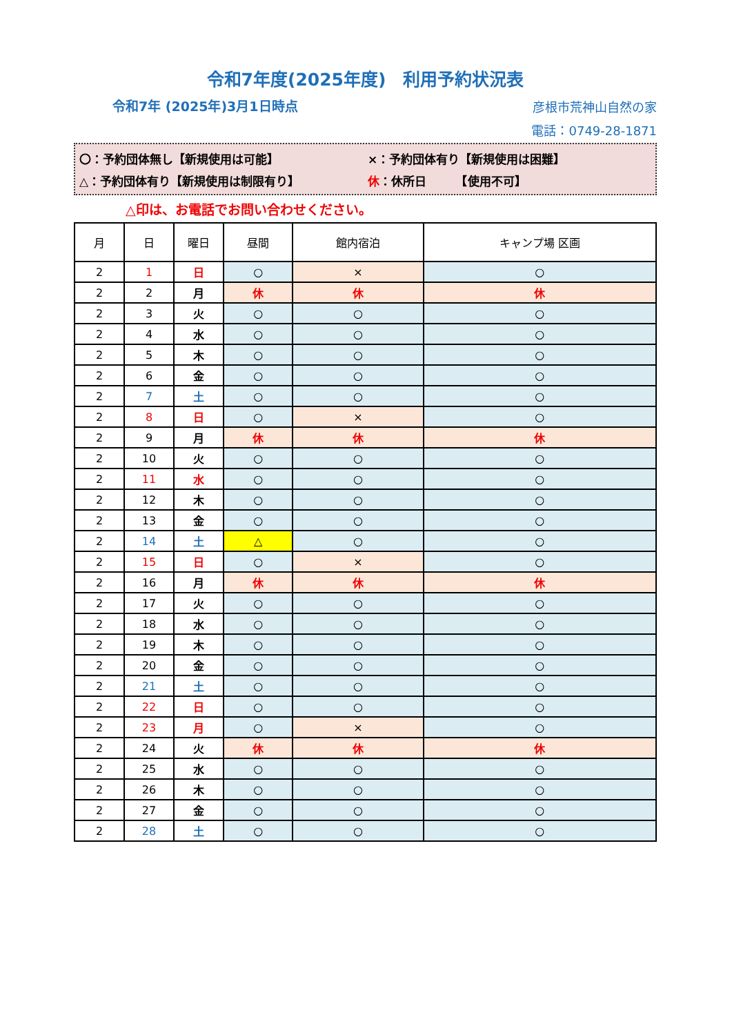令和7年度(2025年度)　利用予約状況表
令和7年 (2025年)3月1日時点
彦根市荒神山自然の家
電話：0749-28-1871
〇：予約団体無し【新規使用は可能】 ×：予約団体有り【新規使用は困難】
△：予約団体有り【新規使用は制限有り】 休：休所日　　　【使用不可】
△印は、お電話でお問い合わせください。
| 月 | 日 | 曜日 | 昼間 | 館内宿泊 | キャンプ場 区画 |
| --- | --- | --- | --- | --- | --- |
| 2 | 1 | 日 | ○ | × | ○ |
| 2 | 2 | 月 | 休 | 休 | 休 |
| 2 | 3 | 火 | ○ | ○ | ○ |
| 2 | 4 | 水 | ○ | ○ | ○ |
| 2 | 5 | 木 | ○ | ○ | ○ |
| 2 | 6 | 金 | ○ | ○ | ○ |
| 2 | 7 | 土 | ○ | ○ | ○ |
| 2 | 8 | 日 | ○ | × | ○ |
| 2 | 9 | 月 | 休 | 休 | 休 |
| 2 | 10 | 火 | ○ | ○ | ○ |
| 2 | 11 | 水 | ○ | ○ | ○ |
| 2 | 12 | 木 | ○ | ○ | ○ |
| 2 | 13 | 金 | ○ | ○ | ○ |
| 2 | 14 | 土 | △ | ○ | ○ |
| 2 | 15 | 日 | ○ | × | ○ |
| 2 | 16 | 月 | 休 | 休 | 休 |
| 2 | 17 | 火 | ○ | ○ | ○ |
| 2 | 18 | 水 | ○ | ○ | ○ |
| 2 | 19 | 木 | ○ | ○ | ○ |
| 2 | 20 | 金 | ○ | ○ | ○ |
| 2 | 21 | 土 | ○ | ○ | ○ |
| 2 | 22 | 日 | ○ | ○ | ○ |
| 2 | 23 | 月 | ○ | × | ○ |
| 2 | 24 | 火 | 休 | 休 | 休 |
| 2 | 25 | 水 | ○ | ○ | ○ |
| 2 | 26 | 木 | ○ | ○ | ○ |
| 2 | 27 | 金 | ○ | ○ | ○ |
| 2 | 28 | 土 | ○ | ○ | ○ |